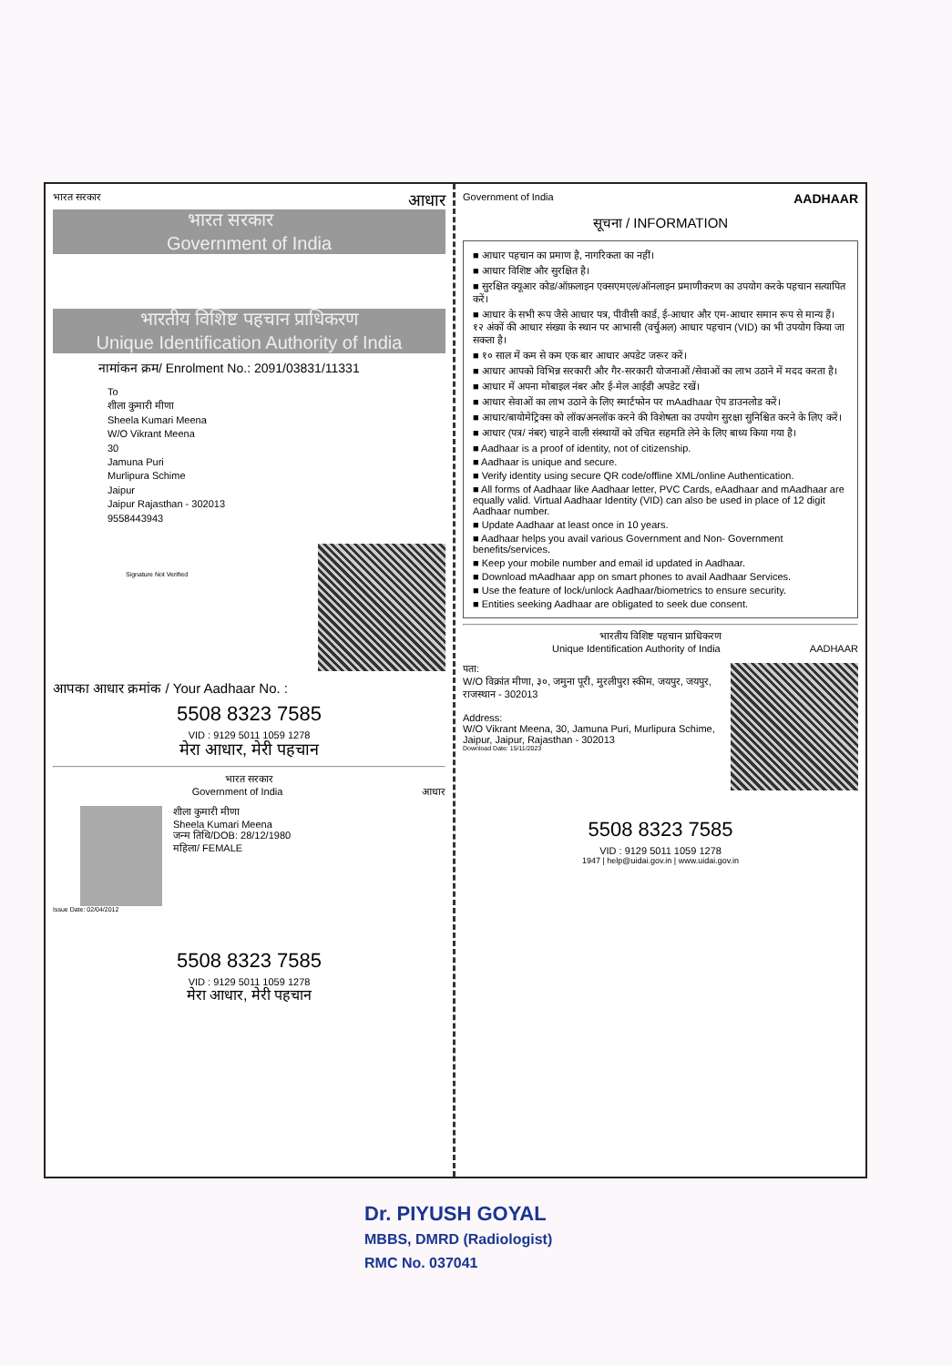भारत सरकार आधार
भारत सरकार
Government of India
भारतीय विशिष्ट पहचान प्राधिकरण
Unique Identification Authority of India
नामांकन क्रम/ Enrolment No.: 2091/03831/11331
To
शीला कुमारी मीणा
Sheela Kumari Meena
W/O Vikrant Meena
30
Jamuna Puri
Murlipura Schime
Jaipur
Jaipur Rajasthan - 302013
9558443943
Signature Not Verified
आपका आधार क्रमांक / Your Aadhaar No. :
5508 8323 7585
VID : 9129 5011 1059 1278
मेरा आधार, मेरी पहचान
भारत सरकार
Government of India आधार
शीला कुमारी मीणा
Sheela Kumari Meena
जन्म तिथि/DOB: 28/12/1980
महिला/ FEMALE
Issue Date: 02/04/2012
5508 8323 7585
VID : 9129 5011 1059 1278
मेरा आधार, मेरी पहचान
Government of India AADHAAR
सूचना / INFORMATION
■ आधार पहचान का प्रमाण है, नागरिकता का नहीं।
■ आधार विशिष्ट और सुरक्षित है।
■ सुरक्षित क्यूआर कोड/ऑफ़लाइन एक्सएमएल/ऑनलाइन प्रमाणीकरण का उपयोग करके पहचान सत्यापित करें।
■ आधार के सभी रूप जैसे आधार पत्र, पीवीसी कार्ड, ई-आधार और एम-आधार समान रूप से मान्य हैं। १२ अंकों की आधार संख्या के स्थान पर आभासी (वर्चुअल) आधार पहचान (VID) का भी उपयोग किया जा सकता है।
■ १० साल में कम से कम एक बार आधार अपडेट जरूर करें।
■ आधार आपको विभिन्न सरकारी और गैर-सरकारी योजनाओं /सेवाओं का लाभ उठाने में मदद करता है।
■ आधार में अपना मोबाइल नंबर और ई-मेल आईडी अपडेट रखें।
■ आधार सेवाओं का लाभ उठाने के लिए स्मार्टफोन पर mAadhaar ऐप डाउनलोड करें।
■ आधार/बायोमेट्रिक्स को लॉक/अनलॉक करने की विशेषता का उपयोग सुरक्षा सुनिश्चित करने के लिए करें।
■ आधार (पत्र/ नंबर) चाहने वाली संस्थायों को उचित सहमति लेने के लिए बाध्य किया गया है।
■ Aadhaar is a proof of identity, not of citizenship.
■ Aadhaar is unique and secure.
■ Verify identity using secure QR code/offline XML/online Authentication.
■ All forms of Aadhaar like Aadhaar letter, PVC Cards, eAadhaar and mAadhaar are equally valid. Virtual Aadhaar Identity (VID) can also be used in place of 12 digit Aadhaar number.
■ Update Aadhaar at least once in 10 years.
■ Aadhaar helps you avail various Government and Non- Government benefits/services.
■ Keep your mobile number and email id updated in Aadhaar.
■ Download mAadhaar app on smart phones to avail Aadhaar Services.
■ Use the feature of lock/unlock Aadhaar/biometrics to ensure security.
■ Entities seeking Aadhaar are obligated to seek due consent.
भारतीय विशिष्ट पहचान प्राधिकरण
Unique Identification Authority of India AADHAAR
पता:
W/O विक्रांत मीणा, ३०, जमुना पूरी, मुरलीपुरा स्कीम, जयपुर, जयपुर, राजस्थान - 302013
Address:
W/O Vikrant Meena, 30, Jamuna Puri, Murlipura Schime, Jaipur, Jaipur, Rajasthan - 302013
Download Date: 15/11/2023
5508 8323 7585
VID : 9129 5011 1059 1278
1947 | help@uidai.gov.in | www.uidai.gov.in
Dr. PIYUSH GOYAL
MBBS, DMRD (Radiologist)
RMC No. 037041